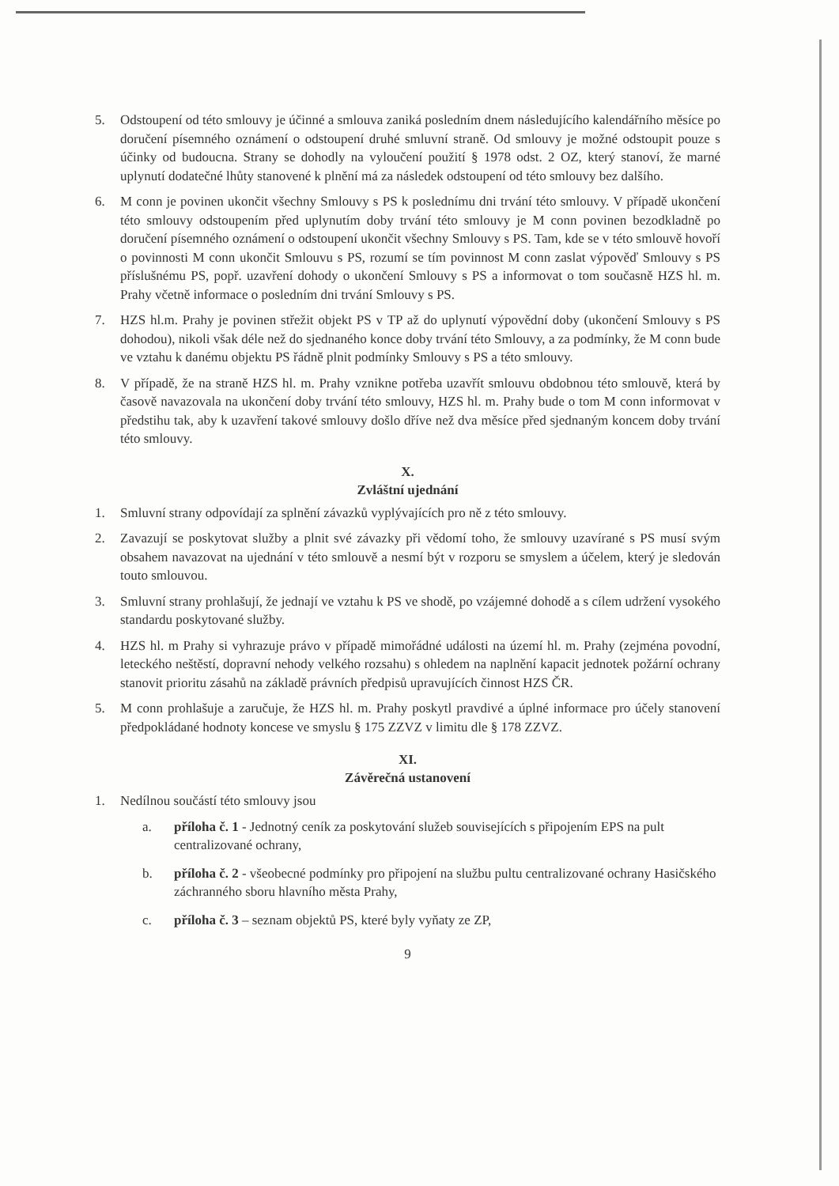5. Odstoupení od této smlouvy je účinné a smlouva zaniká posledním dnem následujícího kalendářního měsíce po doručení písemného oznámení o odstoupení druhé smluvní straně. Od smlouvy je možné odstoupit pouze s účinky od budoucna. Strany se dohodly na vyloučení použití § 1978 odst. 2 OZ, který stanoví, že marné uplynutí dodatečné lhůty stanovené k plnění má za následek odstoupení od této smlouvy bez dalšího.
6. M conn je povinen ukončit všechny Smlouvy s PS k poslednímu dni trvání této smlouvy. V případě ukončení této smlouvy odstoupením před uplynutím doby trvání této smlouvy je M conn povinen bezodkladně po doručení písemného oznámení o odstoupení ukončit všechny Smlouvy s PS. Tam, kde se v této smlouvě hovoří o povinnosti M conn ukončit Smlouvu s PS, rozumí se tím povinnost M conn zaslat výpověď Smlouvy s PS příslušnému PS, popř. uzavření dohody o ukončení Smlouvy s PS a informovat o tom současně HZS hl. m. Prahy včetně informace o posledním dni trvání Smlouvy s PS.
7. HZS hl.m. Prahy je povinen střežit objekt PS v TP až do uplynutí výpovědní doby (ukončení Smlouvy s PS dohodou), nikoli však déle než do sjednaného konce doby trvání této Smlouvy, a za podmínky, že M conn bude ve vztahu k danému objektu PS řádně plnit podmínky Smlouvy s PS a této smlouvy.
8. V případě, že na straně HZS hl. m. Prahy vznikne potřeba uzavřít smlouvu obdobnou této smlouvě, která by časově navazovala na ukončení doby trvání této smlouvy, HZS hl. m. Prahy bude o tom M conn informovat v předstihu tak, aby k uzavření takové smlouvy došlo dříve než dva měsíce před sjednaným koncem doby trvání této smlouvy.
X.
Zvláštní ujednání
1. Smluvní strany odpovídají za splnění závazků vyplývajících pro ně z této smlouvy.
2. Zavazují se poskytovat služby a plnit své závazky při vědomí toho, že smlouvy uzavírané s PS musí svým obsahem navazovat na ujednání v této smlouvě a nesmí být v rozporu se smyslem a účelem, který je sledován touto smlouvou.
3. Smluvní strany prohlašují, že jednají ve vztahu k PS ve shodě, po vzájemné dohodě a s cílem udržení vysokého standardu poskytované služby.
4. HZS hl. m Prahy si vyhrazuje právo v případě mimořádné události na území hl. m. Prahy (zejména povodní, leteckého neštěstí, dopravní nehody velkého rozsahu) s ohledem na naplnění kapacit jednotek požární ochrany stanovit prioritu zásahů na základě právních předpisů upravujících činnost HZS ČR.
5. M conn prohlašuje a zaručuje, že HZS hl. m. Prahy poskytl pravdivé a úplné informace pro účely stanovení předpokládané hodnoty koncese ve smyslu § 175 ZZVZ v limitu dle § 178 ZZVZ.
XI.
Závěrečná ustanovení
1. Nedílnou součástí této smlouvy jsou
a. příloha č. 1 - Jednotný ceník za poskytování služeb souvisejících s připojením EPS na pult centralizované ochrany,
b. příloha č. 2 - všeobecné podmínky pro připojení na službu pultu centralizované ochrany Hasičského záchranného sboru hlavního města Prahy,
c. příloha č. 3 – seznam objektů PS, které byly vyňaty ze ZP,
9